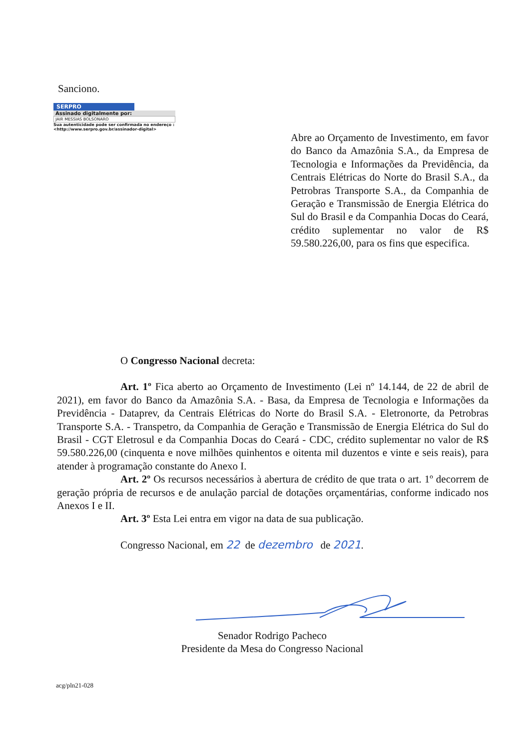Sanciono.
SERPRO
Assinado digitalmente por:
JAIR MESSIAS BOLSONARO
Sua autenticidade pode ser confirmada no endereço :
<http://www.serpro.gov.br/assinador-digital>
Abre ao Orçamento de Investimento, em favor do Banco da Amazônia S.A., da Empresa de Tecnologia e Informações da Previdência, da Centrais Elétricas do Norte do Brasil S.A., da Petrobras Transporte S.A., da Companhia de Geração e Transmissão de Energia Elétrica do Sul do Brasil e da Companhia Docas do Ceará, crédito suplementar no valor de R$ 59.580.226,00, para os fins que especifica.
O Congresso Nacional decreta:
Art. 1º Fica aberto ao Orçamento de Investimento (Lei nº 14.144, de 22 de abril de 2021), em favor do Banco da Amazônia S.A. - Basa, da Empresa de Tecnologia e Informações da Previdência - Dataprev, da Centrais Elétricas do Norte do Brasil S.A. - Eletronorte, da Petrobras Transporte S.A. - Transpetro, da Companhia de Geração e Transmissão de Energia Elétrica do Sul do Brasil - CGT Eletrosul e da Companhia Docas do Ceará - CDC, crédito suplementar no valor de R$ 59.580.226,00 (cinquenta e nove milhões quinhentos e oitenta mil duzentos e vinte e seis reais), para atender à programação constante do Anexo I.
Art. 2º Os recursos necessários à abertura de crédito de que trata o art. 1º decorrem de geração própria de recursos e de anulação parcial de dotações orçamentárias, conforme indicado nos Anexos I e II.
Art. 3º Esta Lei entra em vigor na data de sua publicação.
Congresso Nacional, em 22 de dezembro de 2021.
Senador Rodrigo Pacheco
Presidente da Mesa do Congresso Nacional
acg/pln21-028